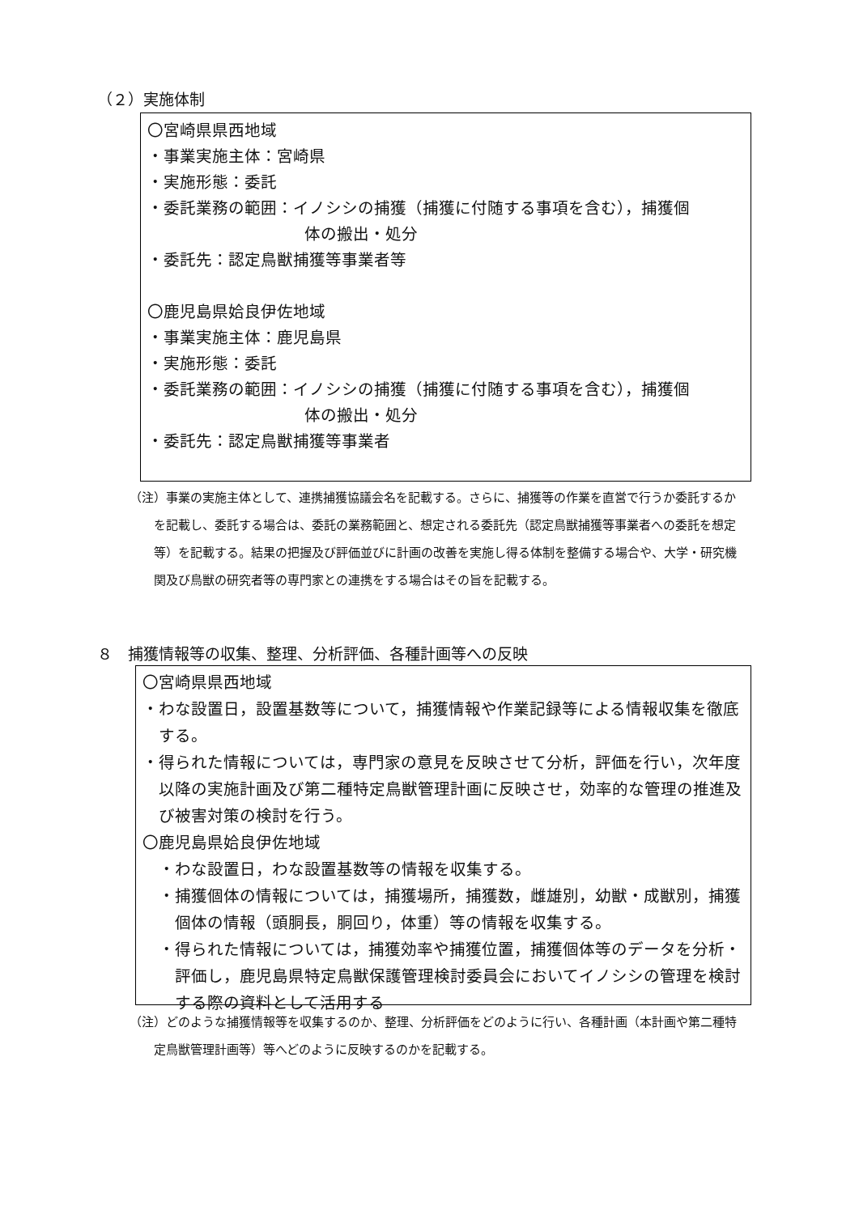（２）実施体制
〇宮崎県県西地域
・事業実施主体：宮崎県
・実施形態：委託
・委託業務の範囲：イノシシの捕獲（捕獲に付随する事項を含む），捕獲個
体の搬出・処分
・委託先：認定鳥獣捕獲等事業者等
〇鹿児島県姶良伊佐地域
・事業実施主体：鹿児島県
・実施形態：委託
・委託業務の範囲：イノシシの捕獲（捕獲に付随する事項を含む），捕獲個
体の搬出・処分
・委託先：認定鳥獣捕獲等事業者
（注）事業の実施主体として、連携捕獲協議会名を記載する。さらに、捕獲等の作業を直営で行うか委託するかを記載し、委託する場合は、委託の業務範囲と、想定される委託先（認定鳥獣捕獲等事業者への委託を想定等）を記載する。結果の把握及び評価並びに計画の改善を実施し得る体制を整備する場合や、大学・研究機関及び鳥獣の研究者等の専門家との連携をする場合はその旨を記載する。
８　捕獲情報等の収集、整理、分析評価、各種計画等への反映
〇宮崎県県西地域
・わな設置日，設置基数等について，捕獲情報や作業記録等による情報収集を徹底する。
・得られた情報については，専門家の意見を反映させて分析，評価を行い，次年度以降の実施計画及び第二種特定鳥獣管理計画に反映させ，効率的な管理の推進及び被害対策の検討を行う。
〇鹿児島県姶良伊佐地域
・わな設置日，わな設置基数等の情報を収集する。
・捕獲個体の情報については，捕獲場所，捕獲数，雌雄別，幼獣・成獣別，捕獲個体の情報（頭胴長，胴回り，体重）等の情報を収集する。
・得られた情報については，捕獲効率や捕獲位置，捕獲個体等のデータを分析・評価し，鹿児島県特定鳥獣保護管理検討委員会においてイノシシの管理を検討する際の資料として活用する
（注）どのような捕獲情報等を収集するのか、整理、分析評価をどのように行い、各種計画（本計画や第二種特定鳥獣管理計画等）等へどのように反映するのかを記載する。